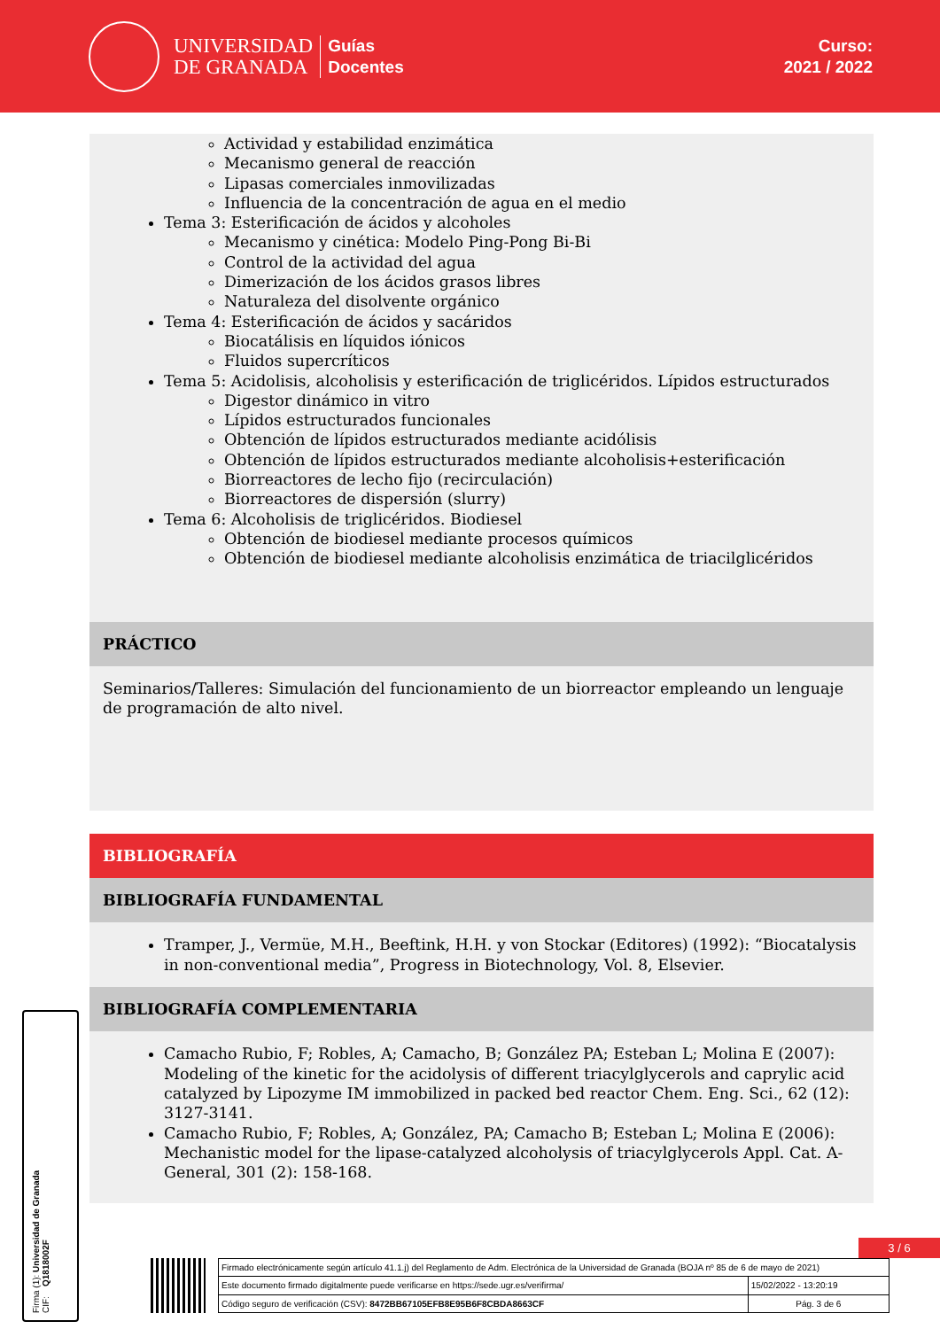UNIVERSIDAD
DE GRANADA
Guías
Docentes
Curso:
2021 / 2022
Actividad y estabilidad enzimática
Mecanismo general de reacción
Lipasas comerciales inmovilizadas
Influencia de la concentración de agua en el medio
Tema 3: Esterificación de ácidos y alcoholes
Mecanismo y cinética: Modelo Ping-Pong Bi-Bi
Control de la actividad del agua
Dimerización de los ácidos grasos libres
Naturaleza del disolvente orgánico
Tema 4: Esterificación de ácidos y sacáridos
Biocatálisis en líquidos iónicos
Fluidos supercríticos
Tema 5: Acidolisis, alcoholisis y esterificación de triglicéridos. Lípidos estructurados
Digestor dinámico in vitro
Lípidos estructurados funcionales
Obtención de lípidos estructurados mediante acidólisis
Obtención de lípidos estructurados mediante alcoholisis+esterificación
Biorreactores de lecho fijo (recirculación)
Biorreactores de dispersión (slurry)
Tema 6: Alcoholisis de triglicéridos. Biodiesel
Obtención de biodiesel mediante procesos químicos
Obtención de biodiesel mediante alcoholisis enzimática de triacilglicéridos
PRÁCTICO
Seminarios/Talleres: Simulación del funcionamiento de un biorreactor empleando un lenguaje de programación de alto nivel.
BIBLIOGRAFÍA
BIBLIOGRAFÍA FUNDAMENTAL
Tramper, J., Vermüe, M.H., Beeftink, H.H. y von Stockar (Editores) (1992): “Biocatalysis in non-conventional media”, Progress in Biotechnology, Vol. 8, Elsevier.
BIBLIOGRAFÍA COMPLEMENTARIA
Camacho Rubio, F; Robles, A; Camacho, B; González PA; Esteban L; Molina E (2007): Modeling of the kinetic for the acidolysis of different triacylglycerols and caprylic acid catalyzed by Lipozyme IM immobilized in packed bed reactor Chem. Eng. Sci., 62 (12): 3127-3141.
Camacho Rubio, F; Robles, A; González, PA; Camacho B; Esteban L; Molina E (2006): Mechanistic model for the lipase-catalyzed alcoholysis of triacylglycerols Appl. Cat. A-General, 301 (2): 158-168.
Firma (1): Universidad de Granada
CIF: Q1818002F
3 / 6
| Firmado electrónicamente según artículo 41.1.j) del Reglamento de Adm. Electrónica de la Universidad de Granada (BOJA nº 85 de 6 de mayo de 2021) | |
| Este documento firmado digitalmente puede verificarse en https://sede.ugr.es/verifirma/ | 15/02/2022 - 13:20:19 |
| Código seguro de verificación (CSV): 8472BB67105EFB8E95B6F8CBDA8663CF | Pág. 3 de 6 |